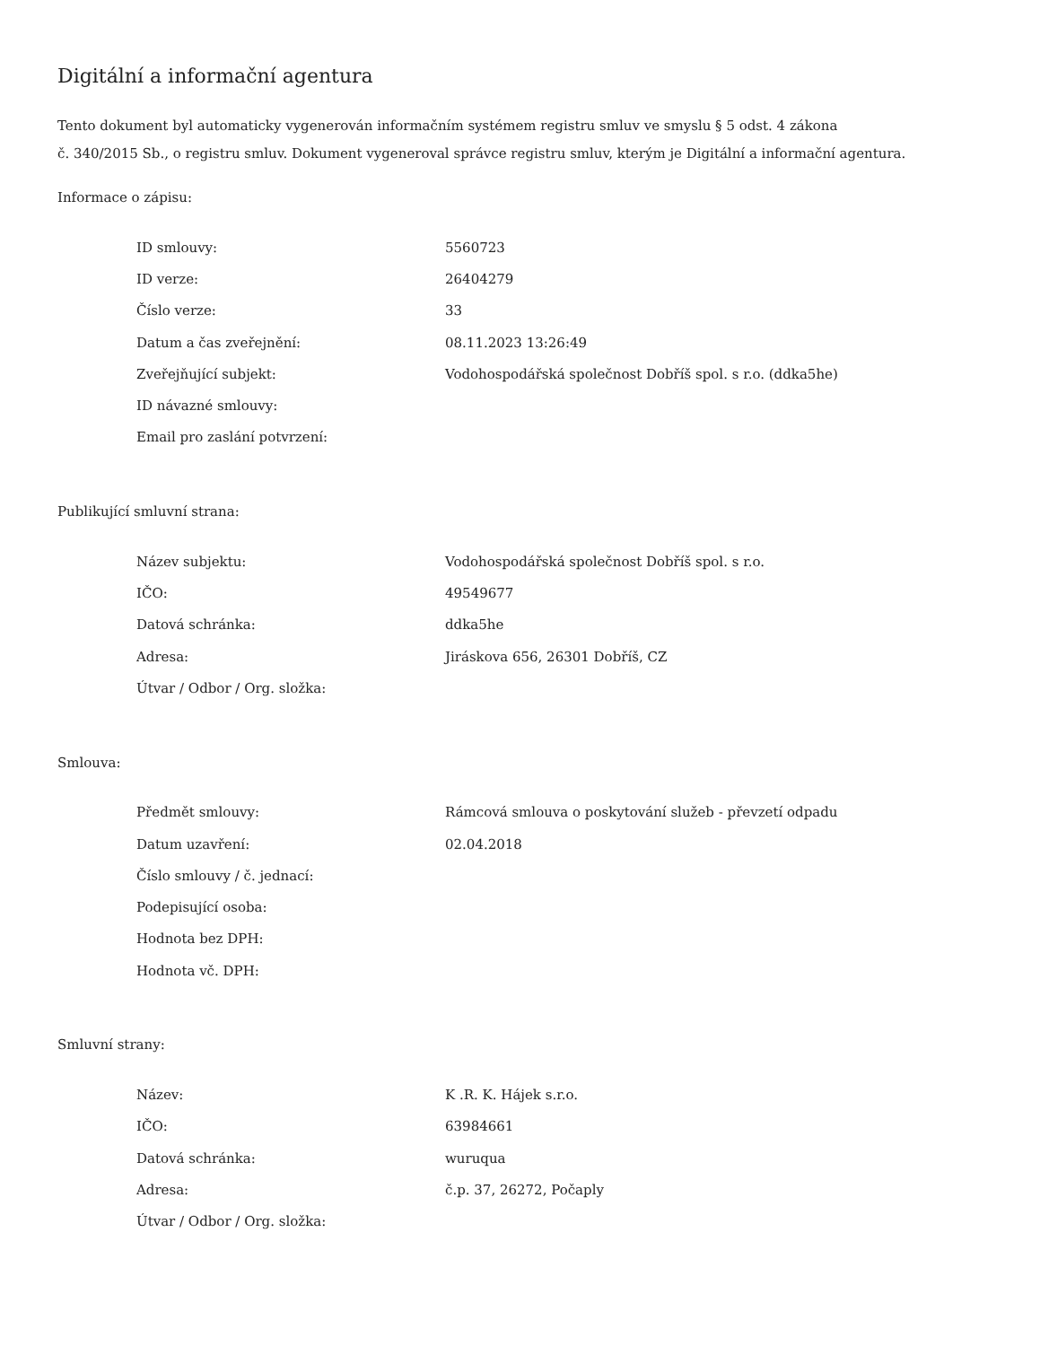Digitální a informační agentura
Tento dokument byl automaticky vygenerován informačním systémem registru smluv ve smyslu § 5 odst. 4 zákona
č. 340/2015 Sb., o registru smluv. Dokument vygeneroval správce registru smluv, kterým je Digitální a informační agentura.
Informace o zápisu:
| ID smlouvy: | 5560723 |
| ID verze: | 26404279 |
| Číslo verze: | 33 |
| Datum a čas zveřejnění: | 08.11.2023 13:26:49 |
| Zveřejňující subjekt: | Vodohospodářská společnost Dobříš spol. s r.o. (ddka5he) |
| ID návazné smlouvy: | |
| Email pro zaslání potvrzení: | |
Publikující smluvní strana:
| Název subjektu: | Vodohospodářská společnost Dobříš spol. s r.o. |
| IČO: | 49549677 |
| Datová schránka: | ddka5he |
| Adresa: | Jiráskova 656, 26301 Dobříš, CZ |
| Útvar / Odbor / Org. složka: | |
Smlouva:
| Předmět smlouvy: | Rámcová smlouva o poskytování služeb - převzetí odpadu |
| Datum uzavření: | 02.04.2018 |
| Číslo smlouvy / č. jednací: | |
| Podepisující osoba: | |
| Hodnota bez DPH: | |
| Hodnota vč. DPH: | |
Smluvní strany:
| Název: | K .R. K. Hájek s.r.o. |
| IČO: | 63984661 |
| Datová schránka: | wuruqua |
| Adresa: | č.p. 37, 26272, Počaply |
| Útvar / Odbor / Org. složka: | |